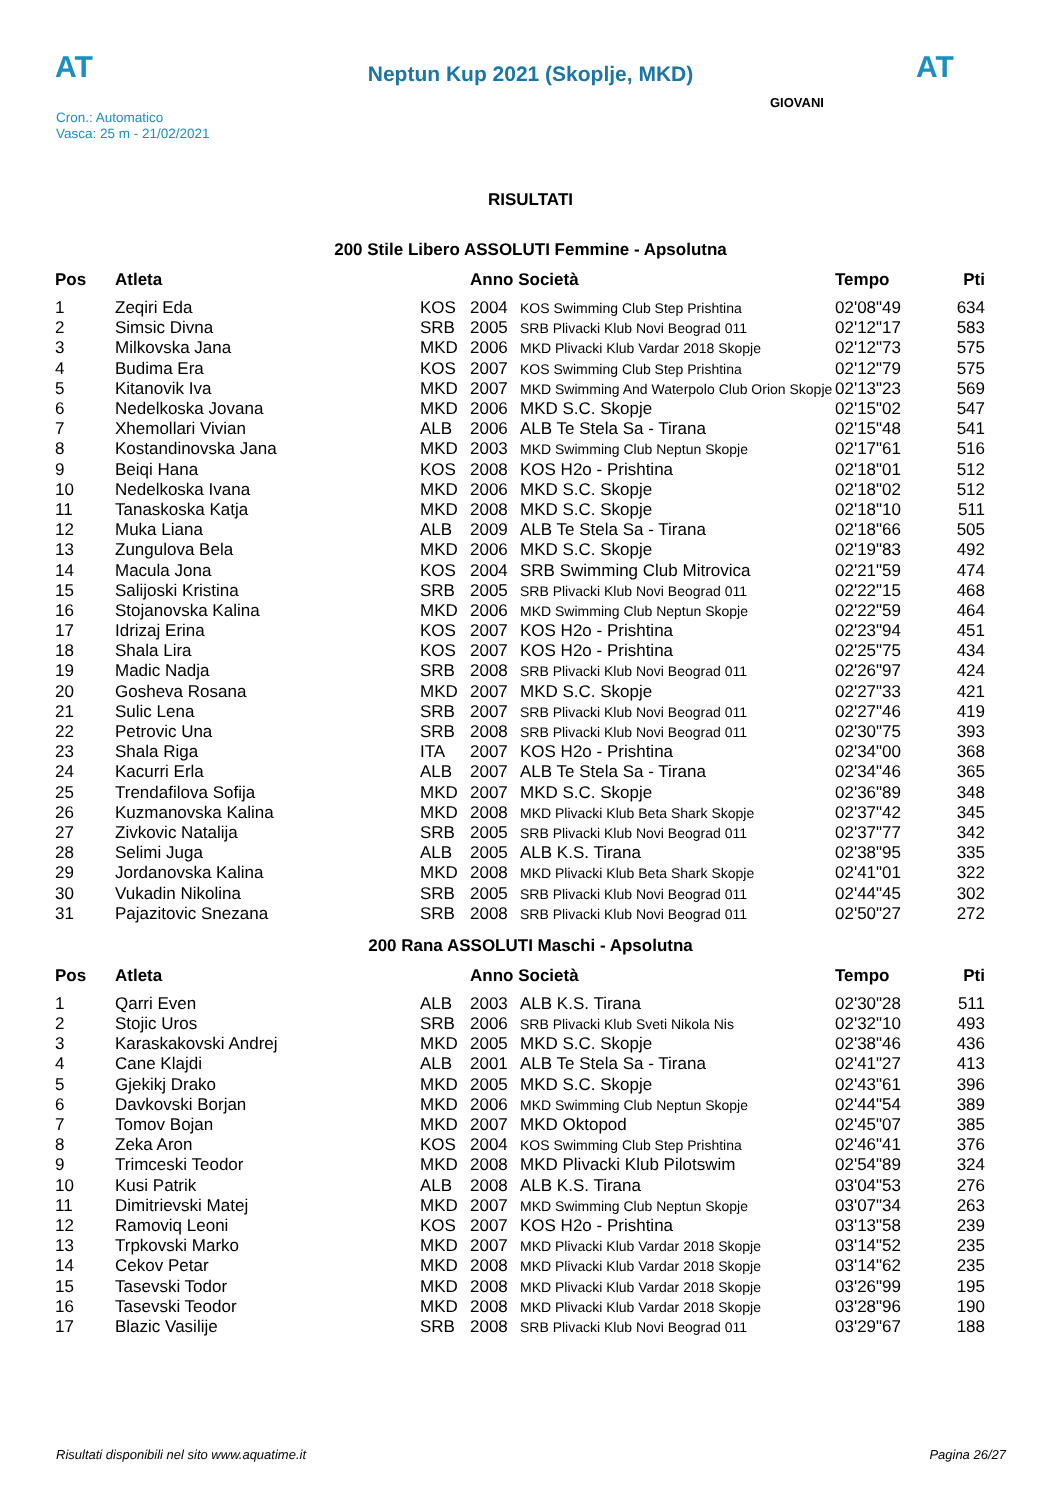AT
Neptun Kup 2021 (Skoplje, MKD)
AT
Cron.: Automatico
Vasca: 25 m - 21/02/2021
GIOVANI
RISULTATI
200 Stile Libero ASSOLUTI Femmine - Apsolutna
| Pos | Atleta | | Anno Società | | Tempo | Pti |
| --- | --- | --- | --- | --- | --- | --- |
| 1 | Zeqiri Eda | KOS | 2004 | KOS Swimming Club Step Prishtina | 02'08"49 | 634 |
| 2 | Simsic Divna | SRB | 2005 | SRB Plivacki Klub Novi Beograd 011 | 02'12"17 | 583 |
| 3 | Milkovska Jana | MKD | 2006 | MKD Plivacki Klub Vardar 2018 Skopje | 02'12"73 | 575 |
| 4 | Budima Era | KOS | 2007 | KOS Swimming Club Step Prishtina | 02'12"79 | 575 |
| 5 | Kitanovik Iva | MKD | 2007 | MKD Swimming And Waterpolo Club Orion Skopje | 02'13"23 | 569 |
| 6 | Nedelkoska Jovana | MKD | 2006 | MKD S.C. Skopje | 02'15"02 | 547 |
| 7 | Xhemollari Vivian | ALB | 2006 | ALB Te Stela Sa - Tirana | 02'15"48 | 541 |
| 8 | Kostandinovska Jana | MKD | 2003 | MKD Swimming Club Neptun Skopje | 02'17"61 | 516 |
| 9 | Beiqi Hana | KOS | 2008 | KOS H2o - Prishtina | 02'18"01 | 512 |
| 10 | Nedelkoska Ivana | MKD | 2006 | MKD S.C. Skopje | 02'18"02 | 512 |
| 11 | Tanaskoska Katja | MKD | 2008 | MKD S.C. Skopje | 02'18"10 | 511 |
| 12 | Muka Liana | ALB | 2009 | ALB Te Stela Sa - Tirana | 02'18"66 | 505 |
| 13 | Zungulova Bela | MKD | 2006 | MKD S.C. Skopje | 02'19"83 | 492 |
| 14 | Macula Jona | KOS | 2004 | SRB Swimming Club Mitrovica | 02'21"59 | 474 |
| 15 | Salijoski Kristina | SRB | 2005 | SRB Plivacki Klub Novi Beograd 011 | 02'22"15 | 468 |
| 16 | Stojanovska Kalina | MKD | 2006 | MKD Swimming Club Neptun Skopje | 02'22"59 | 464 |
| 17 | Idrizaj Erina | KOS | 2007 | KOS H2o - Prishtina | 02'23"94 | 451 |
| 18 | Shala Lira | KOS | 2007 | KOS H2o - Prishtina | 02'25"75 | 434 |
| 19 | Madic Nadja | SRB | 2008 | SRB Plivacki Klub Novi Beograd 011 | 02'26"97 | 424 |
| 20 | Gosheva Rosana | MKD | 2007 | MKD S.C. Skopje | 02'27"33 | 421 |
| 21 | Sulic Lena | SRB | 2007 | SRB Plivacki Klub Novi Beograd 011 | 02'27"46 | 419 |
| 22 | Petrovic Una | SRB | 2008 | SRB Plivacki Klub Novi Beograd 011 | 02'30"75 | 393 |
| 23 | Shala Riga | ITA | 2007 | KOS H2o - Prishtina | 02'34"00 | 368 |
| 24 | Kacurri Erla | ALB | 2007 | ALB Te Stela Sa - Tirana | 02'34"46 | 365 |
| 25 | Trendafilova Sofija | MKD | 2007 | MKD S.C. Skopje | 02'36"89 | 348 |
| 26 | Kuzmanovska Kalina | MKD | 2008 | MKD Plivacki Klub Beta Shark Skopje | 02'37"42 | 345 |
| 27 | Zivkovic Natalija | SRB | 2005 | SRB Plivacki Klub Novi Beograd 011 | 02'37"77 | 342 |
| 28 | Selimi Juga | ALB | 2005 | ALB K.S. Tirana | 02'38"95 | 335 |
| 29 | Jordanovska Kalina | MKD | 2008 | MKD Plivacki Klub Beta Shark Skopje | 02'41"01 | 322 |
| 30 | Vukadin Nikolina | SRB | 2005 | SRB Plivacki Klub Novi Beograd 011 | 02'44"45 | 302 |
| 31 | Pajazitovic Snezana | SRB | 2008 | SRB Plivacki Klub Novi Beograd 011 | 02'50"27 | 272 |
200 Rana ASSOLUTI Maschi - Apsolutna
| Pos | Atleta | | Anno Società | | Tempo | Pti |
| --- | --- | --- | --- | --- | --- | --- |
| 1 | Qarri Even | ALB | 2003 | ALB K.S. Tirana | 02'30"28 | 511 |
| 2 | Stojic Uros | SRB | 2006 | SRB Plivacki Klub Sveti Nikola Nis | 02'32"10 | 493 |
| 3 | Karaskakovski Andrej | MKD | 2005 | MKD S.C. Skopje | 02'38"46 | 436 |
| 4 | Cane Klajdi | ALB | 2001 | ALB Te Stela Sa - Tirana | 02'41"27 | 413 |
| 5 | Gjekikj Drako | MKD | 2005 | MKD S.C. Skopje | 02'43"61 | 396 |
| 6 | Davkovski Borjan | MKD | 2006 | MKD Swimming Club Neptun Skopje | 02'44"54 | 389 |
| 7 | Tomov Bojan | MKD | 2007 | MKD Oktopod | 02'45"07 | 385 |
| 8 | Zeka Aron | KOS | 2004 | KOS Swimming Club Step Prishtina | 02'46"41 | 376 |
| 9 | Trimceski Teodor | MKD | 2008 | MKD Plivacki Klub Pilotswim | 02'54"89 | 324 |
| 10 | Kusi Patrik | ALB | 2008 | ALB K.S. Tirana | 03'04"53 | 276 |
| 11 | Dimitrievski Matej | MKD | 2007 | MKD Swimming Club Neptun Skopje | 03'07"34 | 263 |
| 12 | Ramoviq Leoni | KOS | 2007 | KOS H2o - Prishtina | 03'13"58 | 239 |
| 13 | Trpkovski Marko | MKD | 2007 | MKD Plivacki Klub Vardar 2018 Skopje | 03'14"52 | 235 |
| 14 | Cekov Petar | MKD | 2008 | MKD Plivacki Klub Vardar 2018 Skopje | 03'14"62 | 235 |
| 15 | Tasevski Todor | MKD | 2008 | MKD Plivacki Klub Vardar 2018 Skopje | 03'26"99 | 195 |
| 16 | Tasevski Teodor | MKD | 2008 | MKD Plivacki Klub Vardar 2018 Skopje | 03'28"96 | 190 |
| 17 | Blazic Vasilije | SRB | 2008 | SRB Plivacki Klub Novi Beograd 011 | 03'29"67 | 188 |
Risultati disponibili nel sito www.aquatime.it Pagina 26/27